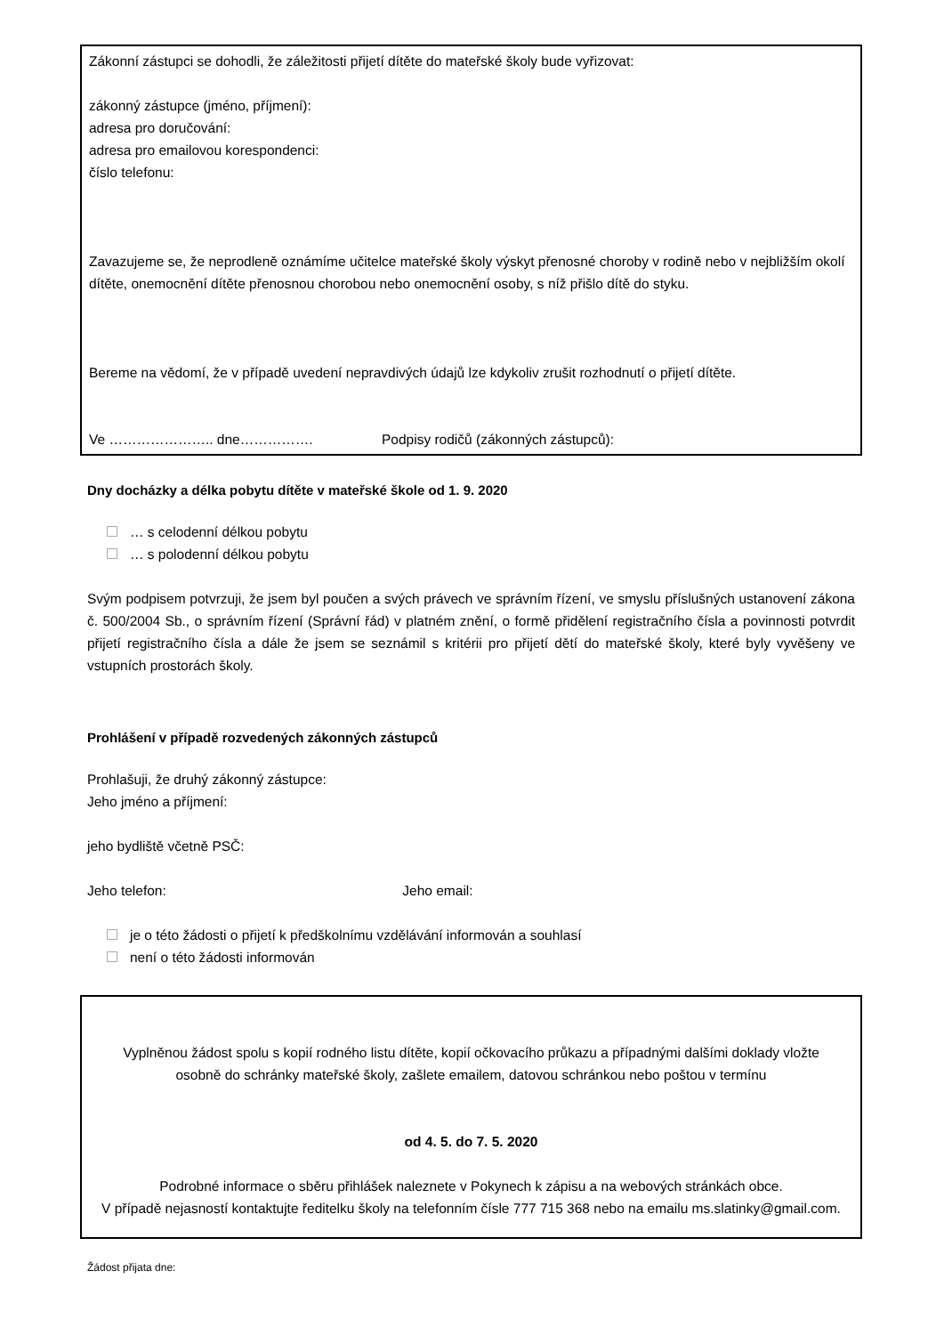Zákonní zástupci se dohodli, že záležitosti přijetí dítěte do mateřské školy bude vyřizovat:
zákonný zástupce (jméno, příjmení):
adresa pro doručování:
adresa pro emailovou korespondenci:
číslo telefonu:
Zavazujeme se, že neprodleně oznámíme učitelce mateřské školy výskyt přenosné choroby v rodině nebo v nejbližším okolí dítěte, onemocnění dítěte přenosnou chorobou nebo onemocnění osoby, s níž přišlo dítě do styku.
Bereme na vědomí, že v případě uvedení nepravdivých údajů lze kdykoliv zrušit rozhodnutí o přijetí dítěte.
Ve ………………….. dne……………. Podpisy rodičů (zákonných zástupců):
Dny docházky a délka pobytu dítěte v mateřské škole od 1. 9. 2020
… s celodenní délkou pobytu
… s polodenní délkou pobytu
Svým podpisem potvrzuji, že jsem byl poučen a svých právech ve správním řízení, ve smyslu příslušných ustanovení zákona č. 500/2004 Sb., o správním řízení (Správní řád) v platném znění, o formě přidělení registračního čísla a povinnosti potvrdit přijetí registračního čísla a dále že jsem se seznámil s kritérii pro přijetí dětí do mateřské školy, které byly vyvěšeny ve vstupních prostorách školy.
Prohlášení v případě rozvedených zákonných zástupců
Prohlašuji, že druhý zákonný zástupce:
Jeho jméno a příjmení:
jeho bydliště včetně PSČ:
Jeho telefon: Jeho email:
je o této žádosti o přijetí k předškolnímu vzdělávání informován a souhlasí
není o této žádosti informován
Vyplněnou žádost spolu s kopií rodného listu dítěte, kopií očkovacího průkazu a případnými dalšími doklady vložte osobně do schránky mateřské školy, zašlete emailem, datovou schránkou nebo poštou v termínu
od 4. 5. do 7. 5. 2020
Podrobné informace o sběru přihlášek naleznete v Pokynech k zápisu a na webových stránkách obce.
V případě nejasností kontaktujte ředitelku školy na telefonním čísle 777 715 368 nebo na emailu ms.slatinky@gmail.com.
Žádost přijata dne: